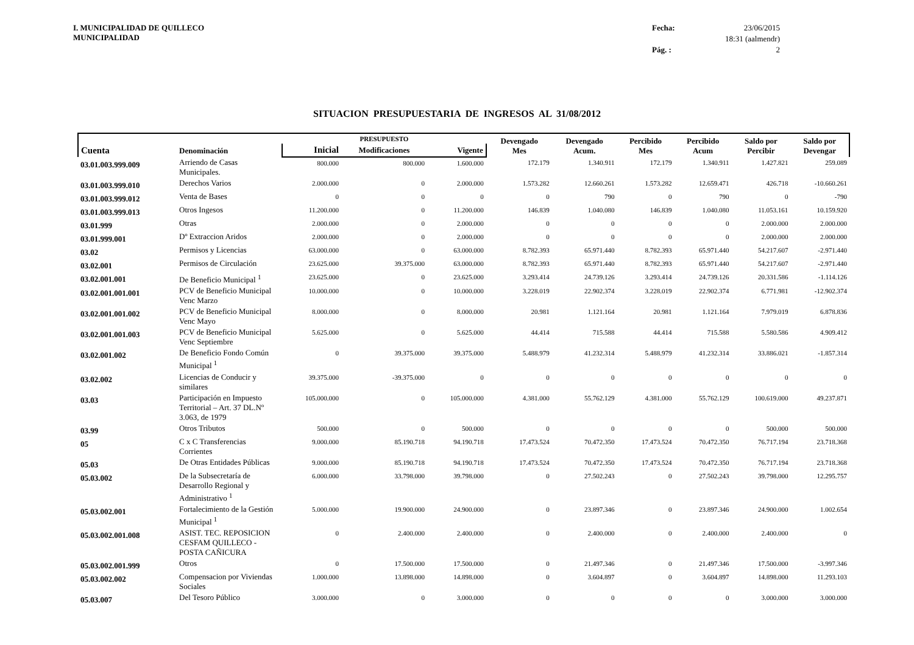I. MUNICIPALIDAD DE QUILLECO
MUNICIPALIDAD
Fecha:
23/06/2015
18:31 (aalmendr)
Pág. :
2
SITUACION PRESUPUESTARIA DE INGRESOS AL 31/08/2012
| Cuenta | Denominación | | PRESUPUESTO | | Devengado Mes | Devengado Acum. | Percibido Mes | Percibido Acum | Saldo por Percibir | Saldo por Devengar |
| --- | --- | --- | --- | --- | --- | --- | --- | --- | --- | --- |
| | | Inicial | Modificaciones | Vigente | | | | | | |
| 03.01.003.999.009 | Arriendo de Casas Municipales. | 800.000 | 800.000 | 1.600.000 | 172.179 | 1.340.911 | 172.179 | 1.340.911 | 1.427.821 | 259.089 |
| 03.01.003.999.010 | Derechos Varios | 2.000.000 | 0 | 2.000.000 | 1.573.282 | 12.660.261 | 1.573.282 | 12.659.471 | 426.718 | -10.660.261 |
| 03.01.003.999.012 | Venta de Bases | 0 | 0 | 0 | 0 | 790 | 0 | 790 | 0 | -790 |
| 03.01.003.999.013 | Otros Ingesos | 11.200.000 | 0 | 11.200.000 | 146.839 | 1.040.080 | 146.839 | 1.040.080 | 11.053.161 | 10.159.920 |
| 03.01.999 | Otras | 2.000.000 | 0 | 2.000.000 | 0 | 0 | 0 | 0 | 2.000.000 | 2.000.000 |
| 03.01.999.001 | Dº Extraccion Aridos | 2.000.000 | 0 | 2.000.000 | 0 | 0 | 0 | 0 | 2.000.000 | 2.000.000 |
| 03.02 | Permisos y Licencias | 63.000.000 | 0 | 63.000.000 | 8.782.393 | 65.971.440 | 8.782.393 | 65.971.440 | 54.217.607 | -2.971.440 |
| 03.02.001 | Permisos de Circulación | 23.625.000 | 39.375.000 | 63.000.000 | 8.782.393 | 65.971.440 | 8.782.393 | 65.971.440 | 54.217.607 | -2.971.440 |
| 03.02.001.001 | De Beneficio Municipal <sup>1</sup> | 23.625.000 | 0 | 23.625.000 | 3.293.414 | 24.739.126 | 3.293.414 | 24.739.126 | 20.331.586 | -1.114.126 |
| 03.02.001.001.001 | PCV de Beneficio Municipal Venc Marzo | 10.000.000 | 0 | 10.000.000 | 3.228.019 | 22.902.374 | 3.228.019 | 22.902.374 | 6.771.981 | -12.902.374 |
| 03.02.001.001.002 | PCV de Beneficio Municipal Venc Mayo | 8.000.000 | 0 | 8.000.000 | 20.981 | 1.121.164 | 20.981 | 1.121.164 | 7.979.019 | 6.878.836 |
| 03.02.001.001.003 | PCV de Beneficio Municipal Venc Septiembre | 5.625.000 | 0 | 5.625.000 | 44.414 | 715.588 | 44.414 | 715.588 | 5.580.586 | 4.909.412 |
| 03.02.001.002 | De Beneficio Fondo Común Municipal <sup>1</sup> | 0 | 39.375.000 | 39.375.000 | 5.488.979 | 41.232.314 | 5.488.979 | 41.232.314 | 33.886.021 | -1.857.314 |
| 03.02.002 | Licencias de Conducir y similares | 39.375.000 | -39.375.000 | 0 | 0 | 0 | 0 | 0 | 0 | 0 |
| 03.03 | Participación en Impuesto Territorial – Art. 37 DL.Nº 3.063, de 1979 | 105.000.000 | 0 | 105.000.000 | 4.381.000 | 55.762.129 | 4.381.000 | 55.762.129 | 100.619.000 | 49.237.871 |
| 03.99 | Otros Tributos | 500.000 | 0 | 500.000 | 0 | 0 | 0 | 0 | 500.000 | 500.000 |
| 05 | C x C Transferencias Corrientes | 9.000.000 | 85.190.718 | 94.190.718 | 17.473.524 | 70.472.350 | 17.473.524 | 70.472.350 | 76.717.194 | 23.718.368 |
| 05.03 | De Otras Entidades Públicas | 9.000.000 | 85.190.718 | 94.190.718 | 17.473.524 | 70.472.350 | 17.473.524 | 70.472.350 | 76.717.194 | 23.718.368 |
| 05.03.002 | De la Subsecretaría de Desarrollo Regional y Administrativo <sup>1</sup> | 6.000.000 | 33.798.000 | 39.798.000 | 0 | 27.502.243 | 0 | 27.502.243 | 39.798.000 | 12.295.757 |
| 05.03.002.001 | Fortalecimiento de la Gestión Municipal <sup>1</sup> | 5.000.000 | 19.900.000 | 24.900.000 | 0 | 23.897.346 | 0 | 23.897.346 | 24.900.000 | 1.002.654 |
| 05.03.002.001.008 | ASIST. TEC. REPOSICION CESFAM QUILLECO - POSTA CAÑICURA | 0 | 2.400.000 | 2.400.000 | 0 | 2.400.000 | 0 | 2.400.000 | 2.400.000 | 0 |
| 05.03.002.001.999 | Otros | 0 | 17.500.000 | 17.500.000 | 0 | 21.497.346 | 0 | 21.497.346 | 17.500.000 | -3.997.346 |
| 05.03.002.002 | Compensacion por Viviendas Sociales | 1.000.000 | 13.898.000 | 14.898.000 | 0 | 3.604.897 | 0 | 3.604.897 | 14.898.000 | 11.293.103 |
| 05.03.007 | Del Tesoro Público | 3.000.000 | 0 | 3.000.000 | 0 | 0 | 0 | 0 | 3.000.000 | 3.000.000 |